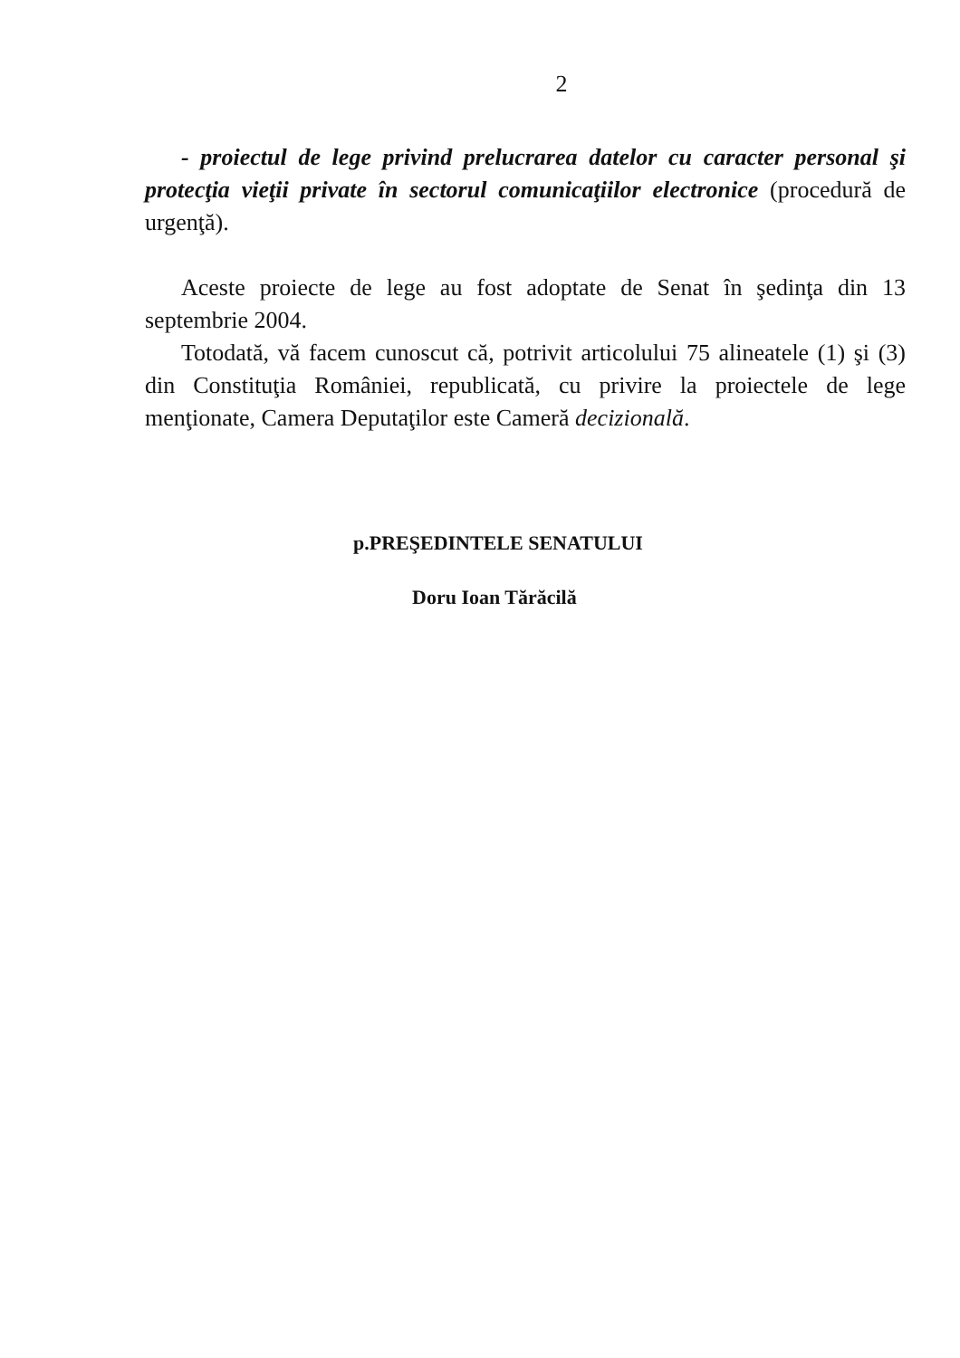2
- proiectul de lege privind prelucrarea datelor cu caracter personal şi protecţia vieţii private în sectorul comunicaţiilor electronice (procedură de urgenţă).
Aceste proiecte de lege au fost adoptate de Senat în şedinţa din 13 septembrie 2004.
Totodată, vă facem cunoscut că, potrivit articolului 75 alineatele (1) şi (3) din Constituţia României, republicată, cu privire la proiectele de lege menţionate, Camera Deputaţilor este Cameră decizională.
p.PREŞEDINTELE SENATULUI
Doru Ioan Tărăcilă